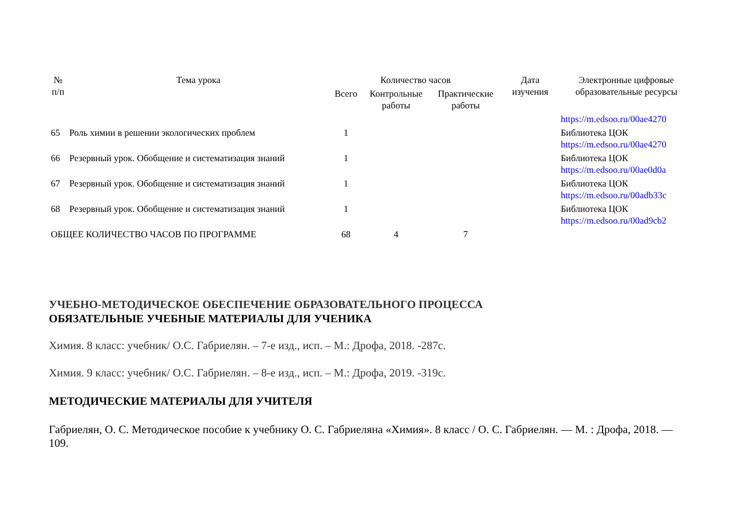| № п/п | Тема урока | Количество часов | | | Дата изучения | Электронные цифровые образовательные ресурсы |
| --- | --- | --- | --- | --- | --- | --- |
| | | Всего | Контрольные работы | Практические работы | | |
| | | | | | | https://m.edsoo.ru/00ae4270 |
| 65 | Роль химии в решении экологических проблем | 1 | | | | Библиотека ЦОК https://m.edsoo.ru/00ae4270 |
| 66 | Резервный урок. Обобщение и систематизация знаний | 1 | | | | Библиотека ЦОК https://m.edsoo.ru/00ae0d0a |
| 67 | Резервный урок. Обобщение и систематизация знаний | 1 | | | | Библиотека ЦОК https://m.edsoo.ru/00adb33c |
| 68 | Резервный урок. Обобщение и систематизация знаний | 1 | | | | Библиотека ЦОК https://m.edsoo.ru/00ad9cb2 |
| ОБЩЕЕ КОЛИЧЕСТВО ЧАСОВ ПО ПРОГРАММЕ | | 68 | 4 | 7 | | |
УЧЕБНО-МЕТОДИЧЕСКОЕ ОБЕСПЕЧЕНИЕ ОБРАЗОВАТЕЛЬНОГО ПРОЦЕССА
ОБЯЗАТЕЛЬНЫЕ УЧЕБНЫЕ МАТЕРИАЛЫ ДЛЯ УЧЕНИКА
Химия. 8 класс: учебник/ О.С. Габриелян. – 7-е изд., исп. – М.: Дрофа, 2018. -287с.
Химия. 9 класс: учебник/ О.С. Габриелян. – 8-е изд., исп. – М.: Дрофа, 2019. -319с.
МЕТОДИЧЕСКИЕ МАТЕРИАЛЫ ДЛЯ УЧИТЕЛЯ
Габриелян, О. С. Методическое пособие к учебнику О. С. Габриеляна «Химия». 8 класс / О. С. Габриелян. — М. : Дрофа, 2018. — 109.